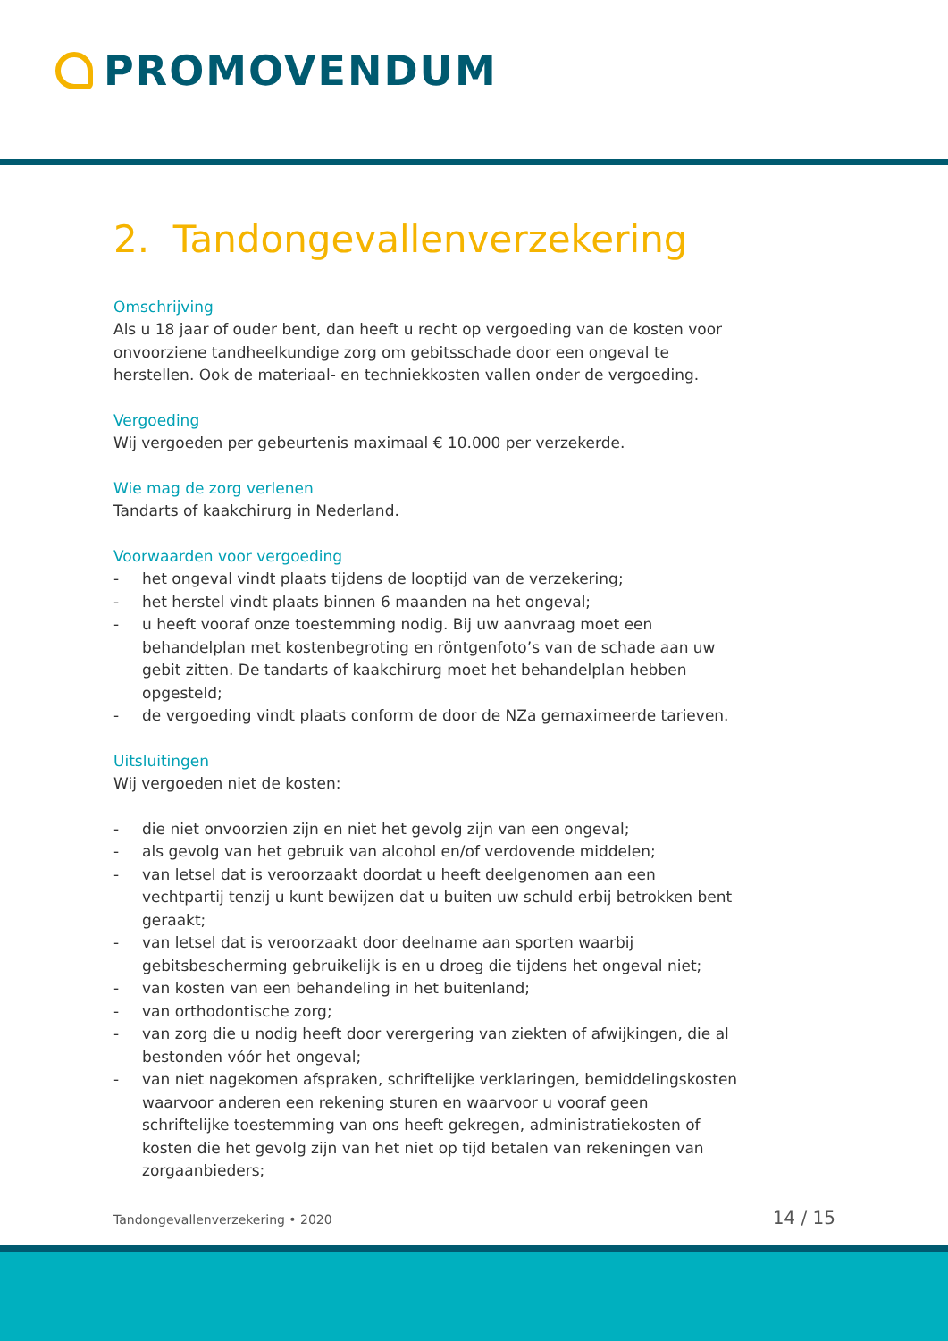PROMOVENDUM
2. Tandongevallenverzekering
Omschrijving
Als u 18 jaar of ouder bent, dan heeft u recht op vergoeding van de kosten voor onvoorziene tandheelkundige zorg om gebitsschade door een ongeval te herstellen. Ook de materiaal- en techniekkosten vallen onder de vergoeding.
Vergoeding
Wij vergoeden per gebeurtenis maximaal € 10.000 per verzekerde.
Wie mag de zorg verlenen
Tandarts of kaakchirurg in Nederland.
Voorwaarden voor vergoeding
- het ongeval vindt plaats tijdens de looptijd van de verzekering;
- het herstel vindt plaats binnen 6 maanden na het ongeval;
- u heeft vooraf onze toestemming nodig. Bij uw aanvraag moet een behandelplan met kostenbegroting en röntgenfoto’s van de schade aan uw gebit zitten. De tandarts of kaakchirurg moet het behandelplan hebben opgesteld;
- de vergoeding vindt plaats conform de door de NZa gemaximeerde tarieven.
Uitsluitingen
Wij vergoeden niet de kosten:
- die niet onvoorzien zijn en niet het gevolg zijn van een ongeval;
- als gevolg van het gebruik van alcohol en/of verdovende middelen;
- van letsel dat is veroorzaakt doordat u heeft deelgenomen aan een vechtpartij tenzij u kunt bewijzen dat u buiten uw schuld erbij betrokken bent geraakt;
- van letsel dat is veroorzaakt door deelname aan sporten waarbij gebitsbescherming gebruikelijk is en u droeg die tijdens het ongeval niet;
- van kosten van een behandeling in het buitenland;
- van orthodontische zorg;
- van zorg die u nodig heeft door verergering van ziekten of afwijkingen, die al bestonden vóór het ongeval;
- van niet nagekomen afspraken, schriftelijke verklaringen, bemiddelingskosten waarvoor anderen een rekening sturen en waarvoor u vooraf geen schriftelijke toestemming van ons heeft gekregen, administratiekosten of kosten die het gevolg zijn van het niet op tijd betalen van rekeningen van zorgaanbieders;
Tandongevallenverzekering • 2020 14 / 15